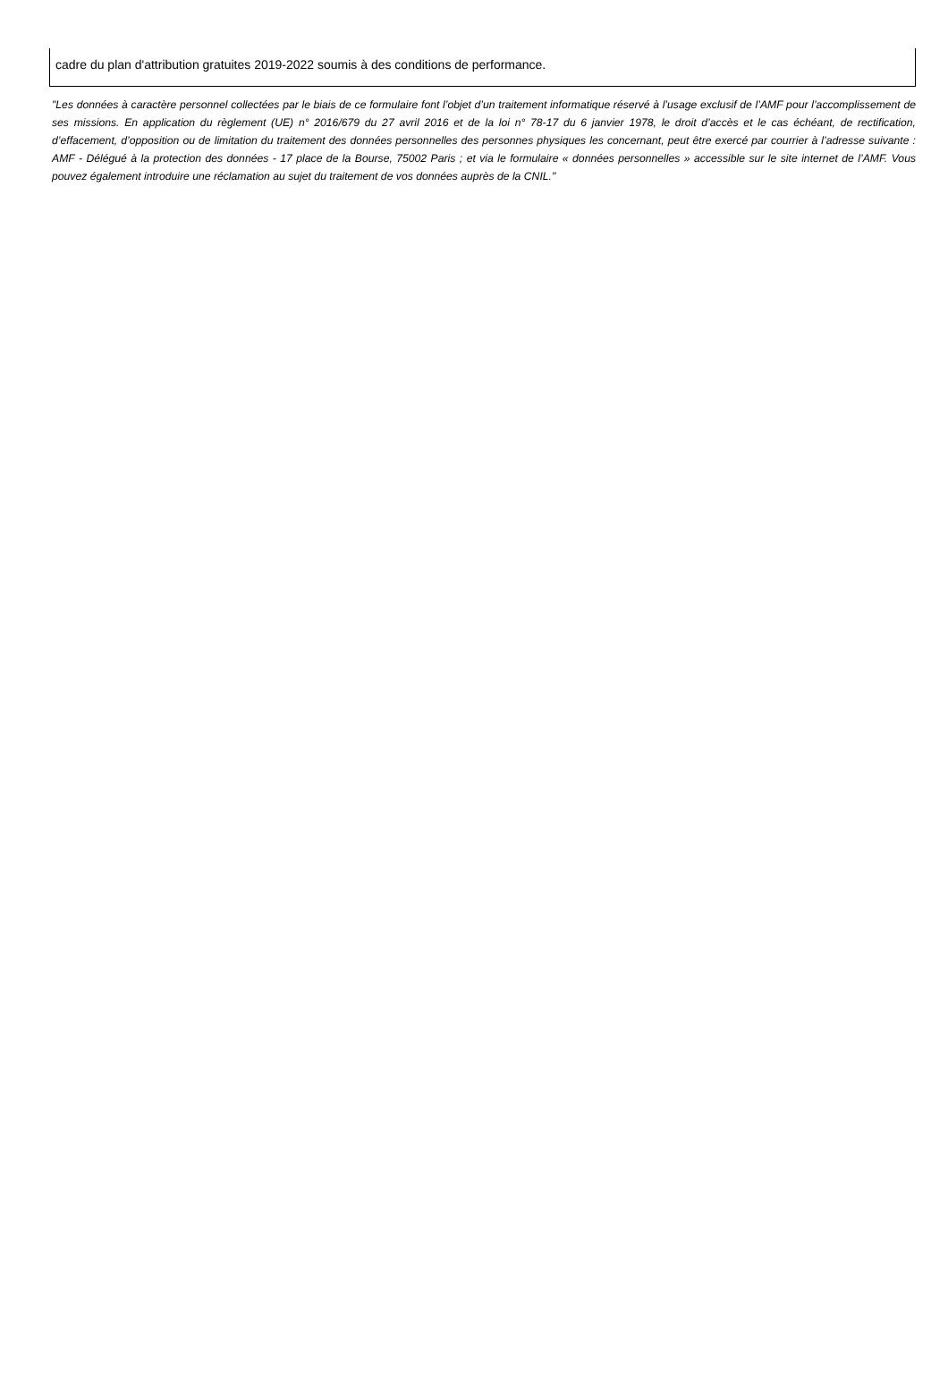cadre du plan d'attribution gratuites 2019-2022 soumis à des conditions de performance.
"Les données à caractère personnel collectées par le biais de ce formulaire font l’objet d’un traitement informatique réservé à l’usage exclusif de l’AMF pour l’accomplissement de ses missions. En application du règlement (UE) n° 2016/679 du 27 avril 2016 et de la loi n° 78-17 du 6 janvier 1978, le droit d’accès et le cas échéant, de rectification, d’effacement, d’opposition ou de limitation du traitement des données personnelles des personnes physiques les concernant, peut être exercé par courrier à l’adresse suivante : AMF - Délégué à la protection des données - 17 place de la Bourse, 75002 Paris ; et via le formulaire « données personnelles » accessible sur le site internet de l’AMF. Vous pouvez également introduire une réclamation au sujet du traitement de vos données auprès de la CNIL."